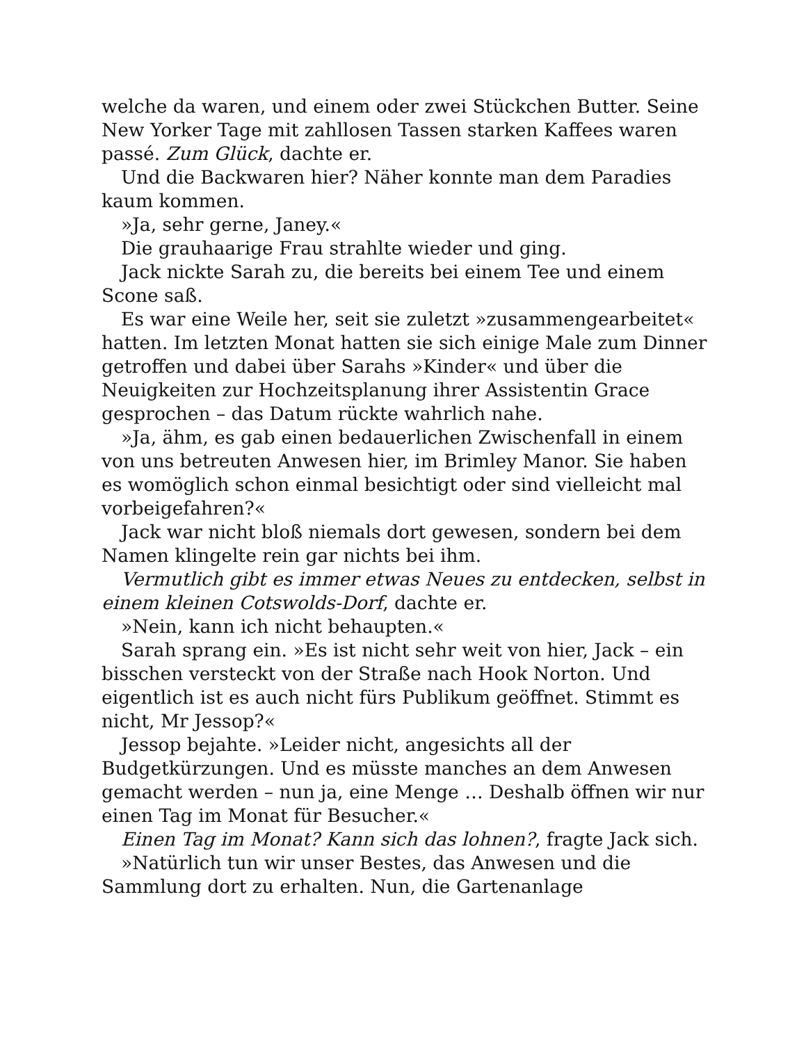welche da waren, und einem oder zwei Stückchen Butter. Seine New Yorker Tage mit zahllosen Tassen starken Kaffees waren passé. Zum Glück, dachte er.
Und die Backwaren hier? Näher konnte man dem Paradies kaum kommen.
»Ja, sehr gerne, Janey.«
Die grauhaarige Frau strahlte wieder und ging.
Jack nickte Sarah zu, die bereits bei einem Tee und einem Scone saß.
Es war eine Weile her, seit sie zuletzt »zusammengearbeitet« hatten. Im letzten Monat hatten sie sich einige Male zum Dinner getroffen und dabei über Sarahs »Kinder« und über die Neuigkeiten zur Hochzeitsplanung ihrer Assistentin Grace gesprochen – das Datum rückte wahrlich nahe.
»Ja, ähm, es gab einen bedauerlichen Zwischenfall in einem von uns betreuten Anwesen hier, im Brimley Manor. Sie haben es womöglich schon einmal besichtigt oder sind vielleicht mal vorbeigefahren?«
Jack war nicht bloß niemals dort gewesen, sondern bei dem Namen klingelte rein gar nichts bei ihm.
Vermutlich gibt es immer etwas Neues zu entdecken, selbst in einem kleinen Cotswolds-Dorf, dachte er.
»Nein, kann ich nicht behaupten.«
Sarah sprang ein. »Es ist nicht sehr weit von hier, Jack – ein bisschen versteckt von der Straße nach Hook Norton. Und eigentlich ist es auch nicht fürs Publikum geöffnet. Stimmt es nicht, Mr Jessop?«
Jessop bejahte. »Leider nicht, angesichts all der Budgetkürzungen. Und es müsste manches an dem Anwesen gemacht werden – nun ja, eine Menge … Deshalb öffnen wir nur einen Tag im Monat für Besucher.«
Einen Tag im Monat? Kann sich das lohnen?, fragte Jack sich.
»Natürlich tun wir unser Bestes, das Anwesen und die Sammlung dort zu erhalten. Nun, die Gartenanlage